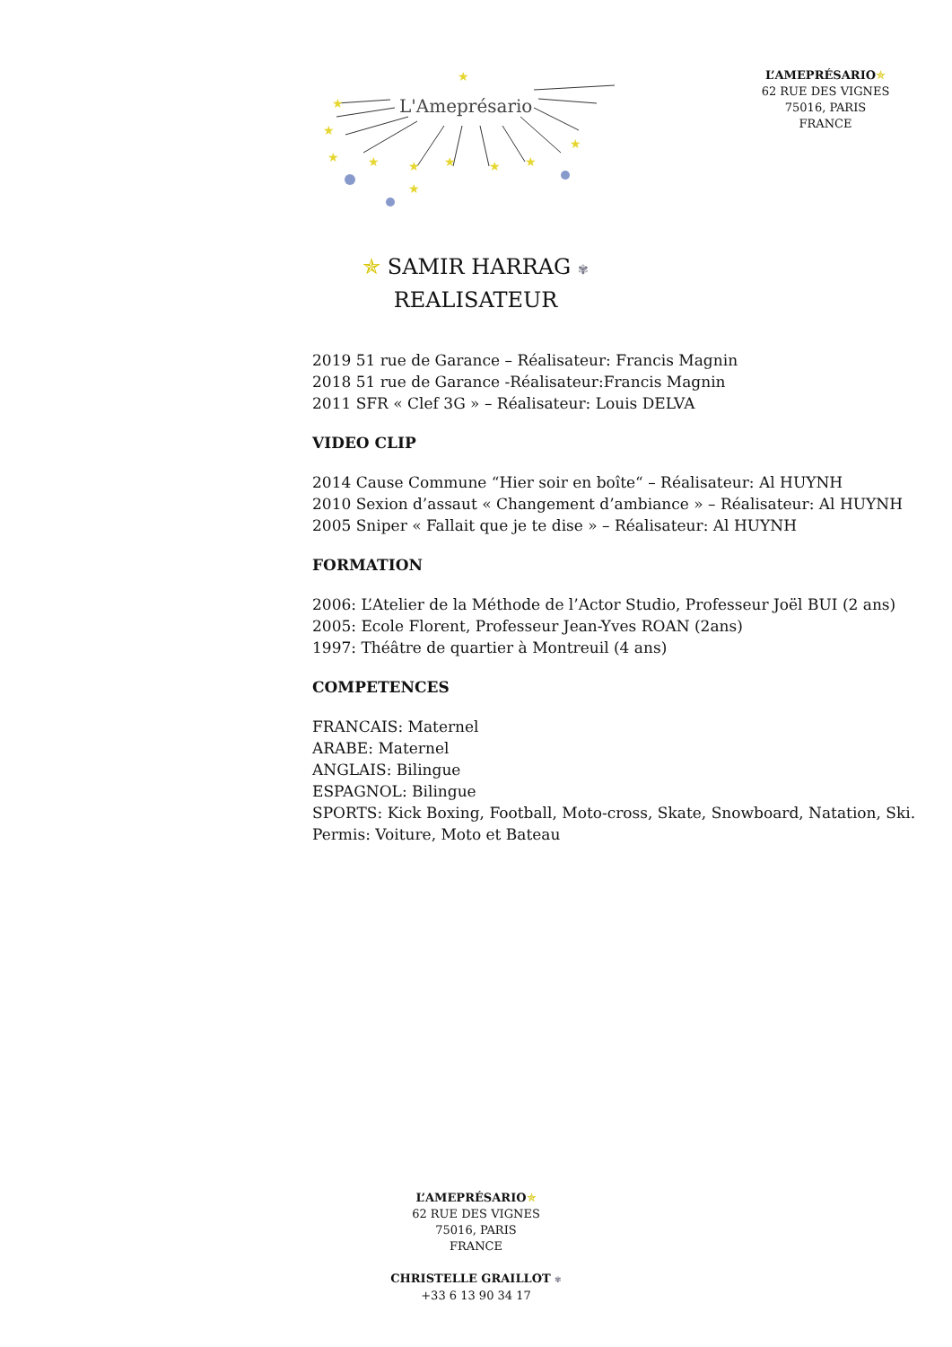L'Ameprésario
★
★
★
★
★
★
★
★
★
★
★
L’AMEPRÉSARIO✯
62 RUE DES VIGNES
75016, PARIS
FRANCE
✯ SAMIR HARRAG ✾
REALISATEUR
2019 51 rue de Garance – Réalisateur: Francis Magnin
2018 51 rue de Garance -Réalisateur:Francis Magnin
2011 SFR « Clef 3G » – Réalisateur: Louis DELVA
VIDEO CLIP
2014 Cause Commune “Hier soir en boîte“ – Réalisateur: Al HUYNH
2010 Sexion d’assaut « Changement d’ambiance » – Réalisateur: Al HUYNH
2005 Sniper « Fallait que je te dise » – Réalisateur: Al HUYNH
FORMATION
2006: L’Atelier de la Méthode de l’Actor Studio, Professeur Joël BUI (2 ans)
2005: Ecole Florent, Professeur Jean-Yves ROAN (2ans)
1997: Théâtre de quartier à Montreuil (4 ans)
COMPETENCES
FRANCAIS: Maternel
ARABE: Maternel
ANGLAIS: Bilingue
ESPAGNOL: Bilingue
SPORTS: Kick Boxing, Football, Moto-cross, Skate, Snowboard, Natation, Ski.
Permis: Voiture, Moto et Bateau
L’AMEPRÉSARIO✯
62 RUE DES VIGNES
75016, PARIS
FRANCE
CHRISTELLE GRAILLOT ✾
+33 6 13 90 34 17